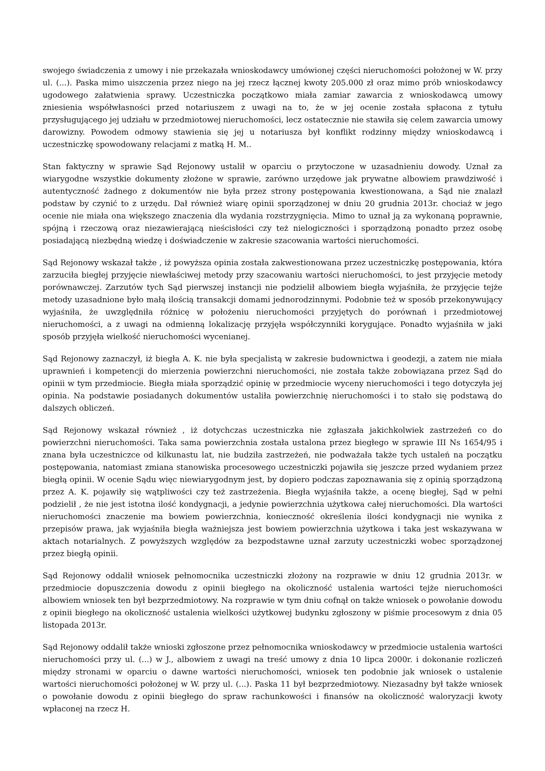swojego świadczenia z umowy i nie przekazała wnioskodawcy umówionej części nieruchomości położonej w W. przy ul. (...). Paska mimo uiszczenia przez niego na jej rzecz łącznej kwoty 205.000 zł oraz mimo prób wnioskodawcy ugodowego załatwienia sprawy. Uczestniczka początkowo miała zamiar zawarcia z wnioskodawcą umowy zniesienia współwłasności przed notariuszem z uwagi na to, że w jej ocenie została spłacona z tytułu przysługującego jej udziału w przedmiotowej nieruchomości, lecz ostatecznie nie stawiła się celem zawarcia umowy darowizny. Powodem odmowy stawienia się jej u notariusza był konflikt rodzinny między wnioskodawcą i uczestniczkę spowodowany relacjami z matką H. M..
Stan faktyczny w sprawie Sąd Rejonowy ustalił w oparciu o przytoczone w uzasadnieniu dowody. Uznał za wiarygodne wszystkie dokumenty złożone w sprawie, zarówno urzędowe jak prywatne albowiem prawdziwość i autentyczność żadnego z dokumentów nie była przez strony postępowania kwestionowana, a Sąd nie znalazł podstaw by czynić to z urzędu. Dał również wiarę opinii sporządzonej w dniu 20 grudnia 2013r. chociaż w jego ocenie nie miała ona większego znaczenia dla wydania rozstrzygnięcia. Mimo to uznał ją za wykonaną poprawnie, spójną i rzeczową oraz niezawierającą nieścisłości czy też nielogiczności i sporządzoną ponadto przez osobę posiadającą niezbędną wiedzę i doświadczenie w zakresie szacowania wartości nieruchomości.
Sąd Rejonowy wskazał także , iż powyższa opinia została zakwestionowana przez uczestniczkę postępowania, która zarzuciła biegłej przyjęcie niewłaściwej metody przy szacowaniu wartości nieruchomości, to jest przyjęcie metody porównawczej. Zarzutów tych Sąd pierwszej instancji nie podzielił albowiem biegła wyjaśniła, że przyjęcie tejże metody uzasadnione było małą ilością transakcji domami jednorodzinnymi. Podobnie też w sposób przekonywujący wyjaśniła, że uwzględniła różnicę w położeniu nieruchomości przyjętych do porównań i przedmiotowej nieruchomości, a z uwagi na odmienną lokalizację przyjęła współczynniki korygujące. Ponadto wyjaśniła w jaki sposób przyjęła wielkość nieruchomości wycenianej.
Sąd Rejonowy zaznaczył, iż biegła A. K. nie była specjalistą w zakresie budownictwa i geodezji, a zatem nie miała uprawnień i kompetencji do mierzenia powierzchni nieruchomości, nie została także zobowiązana przez Sąd do opinii w tym przedmiocie. Biegła miała sporządzić opinię w przedmiocie wyceny nieruchomości i tego dotyczyła jej opinia. Na podstawie posiadanych dokumentów ustaliła powierzchnię nieruchomości i to stało się podstawą do dalszych obliczeń.
Sąd Rejonowy wskazał również , iż dotychczas uczestniczka nie zgłaszała jakichkolwiek zastrzeżeń co do powierzchni nieruchomości. Taka sama powierzchnia została ustalona przez biegłego w sprawie III Ns 1654/95 i znana była uczestniczce od kilkunastu lat, nie budziła zastrzeżeń, nie podważała także tych ustaleń na początku postępowania, natomiast zmiana stanowiska procesowego uczestniczki pojawiła się jeszcze przed wydaniem przez biegłą opinii. W ocenie Sądu więc niewiarygodnym jest, by dopiero podczas zapoznawania się z opinią sporządzoną przez A. K. pojawiły się wątpliwości czy też zastrzeżenia. Biegła wyjaśniła także, a ocenę biegłej, Sąd w pełni podzielił , że nie jest istotna ilość kondygnacji, a jedynie powierzchnia użytkowa całej nieruchomości. Dla wartości nieruchomości znaczenie ma bowiem powierzchnia, konieczność określenia ilości kondygnacji nie wynika z przepisów prawa, jak wyjaśniła biegła ważniejsza jest bowiem powierzchnia użytkowa i taka jest wskazywana w aktach notarialnych. Z powyższych względów za bezpodstawne uznał zarzuty uczestniczki wobec sporządzonej przez biegłą opinii.
Sąd Rejonowy oddalił wniosek pełnomocnika uczestniczki złożony na rozprawie w dniu 12 grudnia 2013r. w przedmiocie dopuszczenia dowodu z opinii biegłego na okoliczność ustalenia wartości tejże nieruchomości albowiem wniosek ten był bezprzedmiotowy. Na rozprawie w tym dniu cofnął on także wniosek o powołanie dowodu z opinii biegłego na okoliczność ustalenia wielkości użytkowej budynku zgłoszony w piśmie procesowym z dnia 05 listopada 2013r.
Sąd Rejonowy oddalił także wnioski zgłoszone przez pełnomocnika wnioskodawcy w przedmiocie ustalenia wartości nieruchomości przy ul. (...) w J., albowiem z uwagi na treść umowy z dnia 10 lipca 2000r. i dokonanie rozliczeń między stronami w oparciu o dawne wartości nieruchomości, wniosek ten podobnie jak wniosek o ustalenie wartości nieruchomości położonej w W. przy ul. (...). Paska 11 był bezprzedmiotowy. Niezasadny był także wniosek o powołanie dowodu z opinii biegłego do spraw rachunkowości i finansów na okoliczność waloryzacji kwoty wpłaconej na rzecz H.